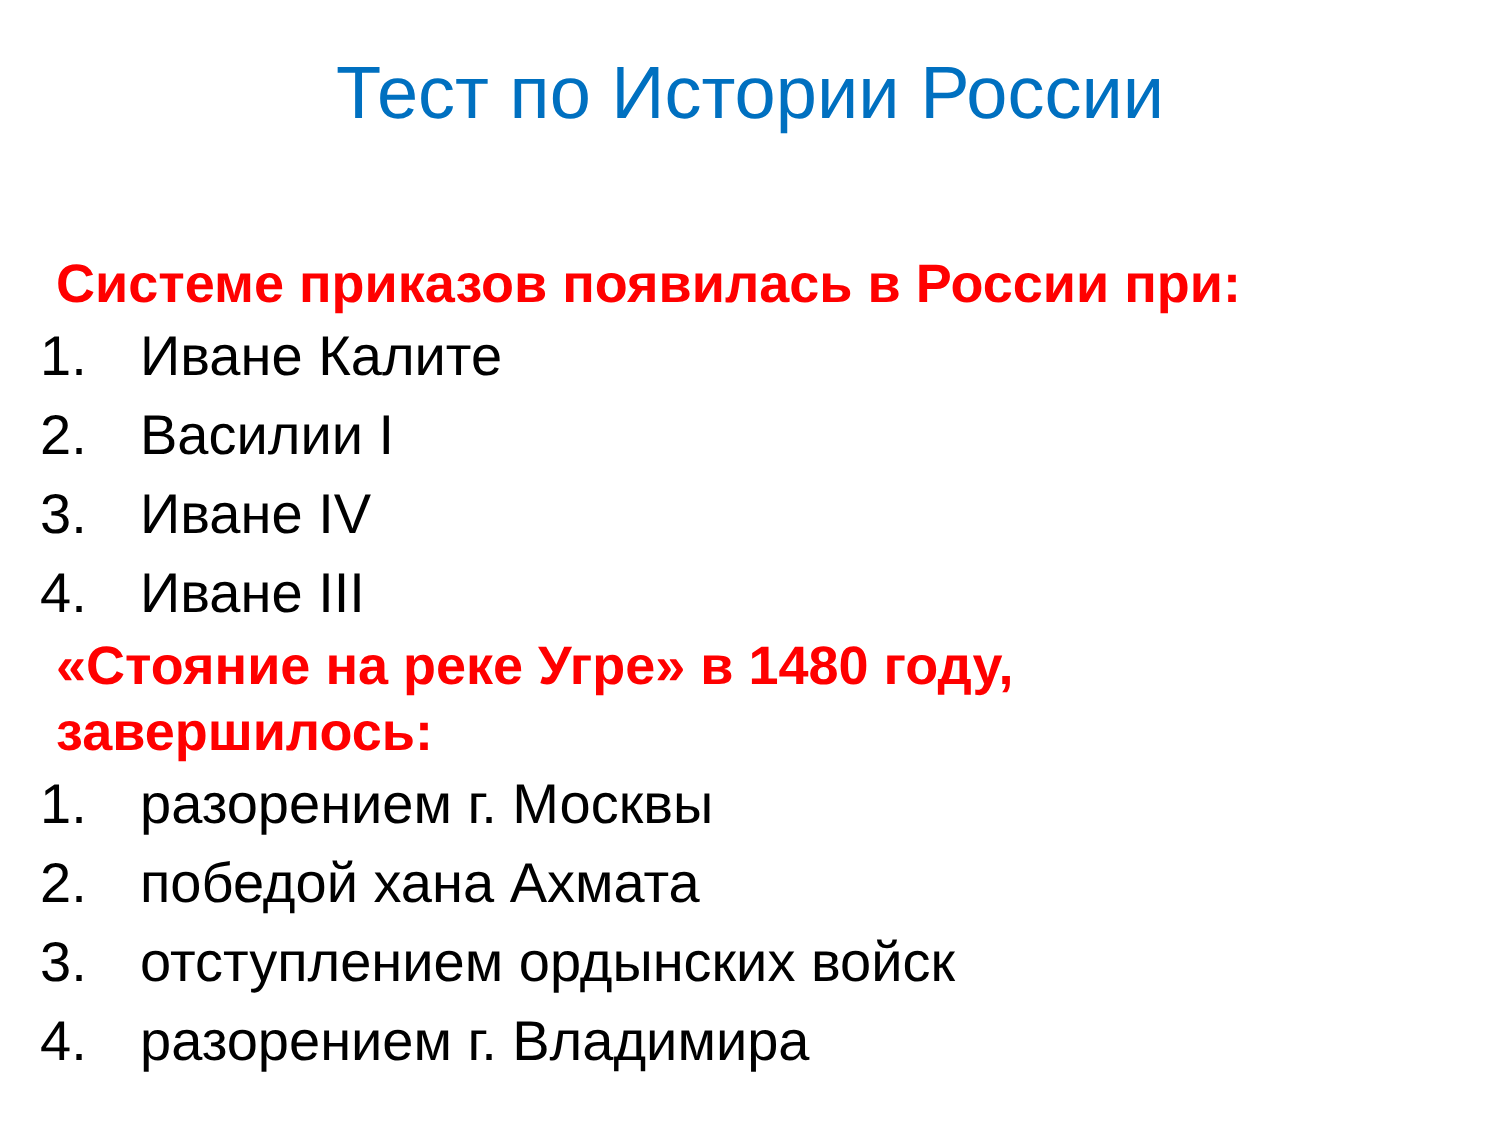Тест по Истории России
Системе приказов появилась в России при:
1. Иване Калите
2. Василии I
3. Иване IV
4. Иване III
«Стояние на реке Угре» в 1480 году,
завершилось:
1. разорением г. Москвы
2. победой хана Ахмата
3. отступлением ордынских войск
4. разорением г. Владимира